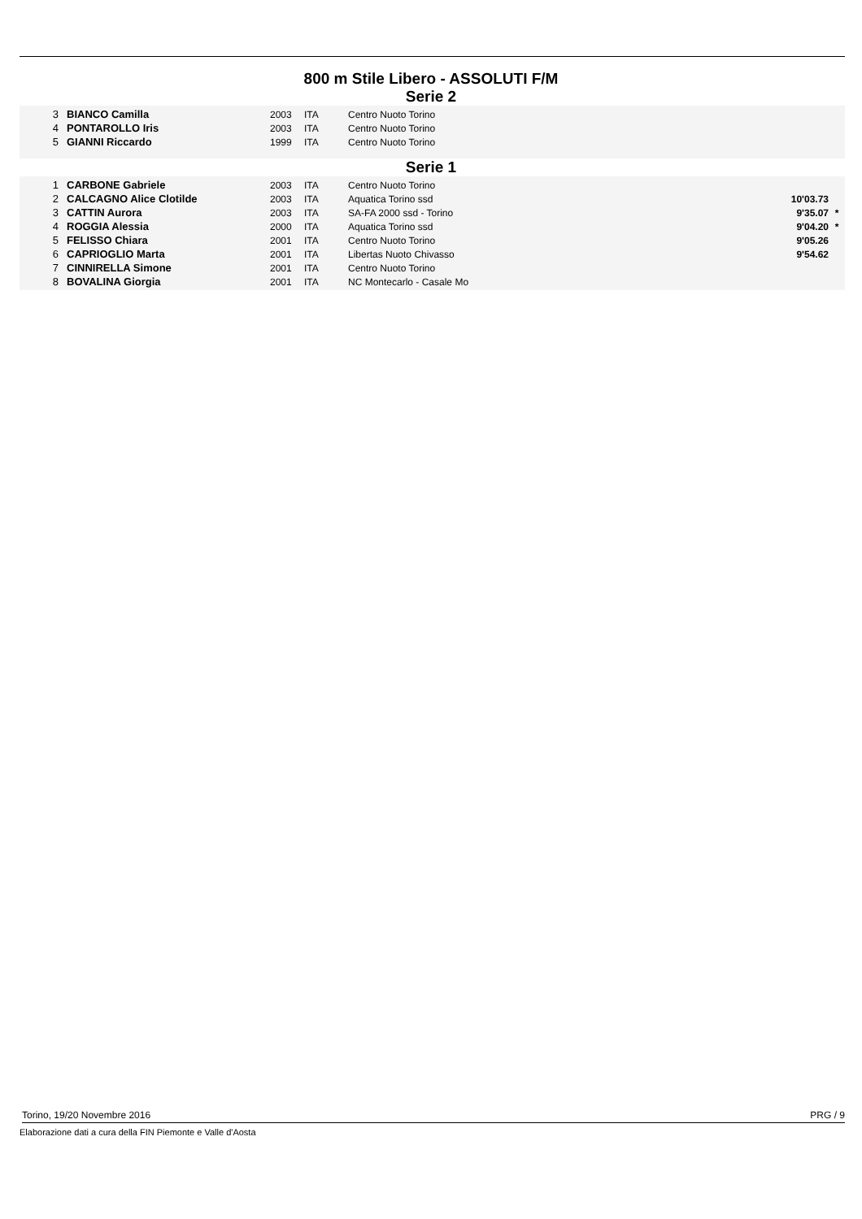800 m Stile Libero - ASSOLUTI F/M
Serie 2
| 3 | BIANCO Camilla | 2003 | ITA | Centro Nuoto Torino | | |
| 4 | PONTAROLLO Iris | 2003 | ITA | Centro Nuoto Torino | | |
| 5 | GIANNI Riccardo | 1999 | ITA | Centro Nuoto Torino | | |
Serie 1
| 1 | CARBONE Gabriele | 2003 | ITA | Centro Nuoto Torino | | |
| 2 | CALCAGNO Alice Clotilde | 2003 | ITA | Aquatica Torino ssd | 10'03.73 | |
| 3 | CATTIN Aurora | 2003 | ITA | SA-FA 2000 ssd - Torino | 9'35.07 | * |
| 4 | ROGGIA Alessia | 2000 | ITA | Aquatica Torino ssd | 9'04.20 | * |
| 5 | FELISSO Chiara | 2001 | ITA | Centro Nuoto Torino | 9'05.26 | |
| 6 | CAPRIOGLIO Marta | 2001 | ITA | Libertas Nuoto Chivasso | 9'54.62 | |
| 7 | CINNIRELLA Simone | 2001 | ITA | Centro Nuoto Torino | | |
| 8 | BOVALINA Giorgia | 2001 | ITA | NC Montecarlo - Casale Mo | | |
Torino, 19/20 Novembre 2016 PRG / 9
Elaborazione dati a cura della FIN Piemonte e Valle d'Aosta